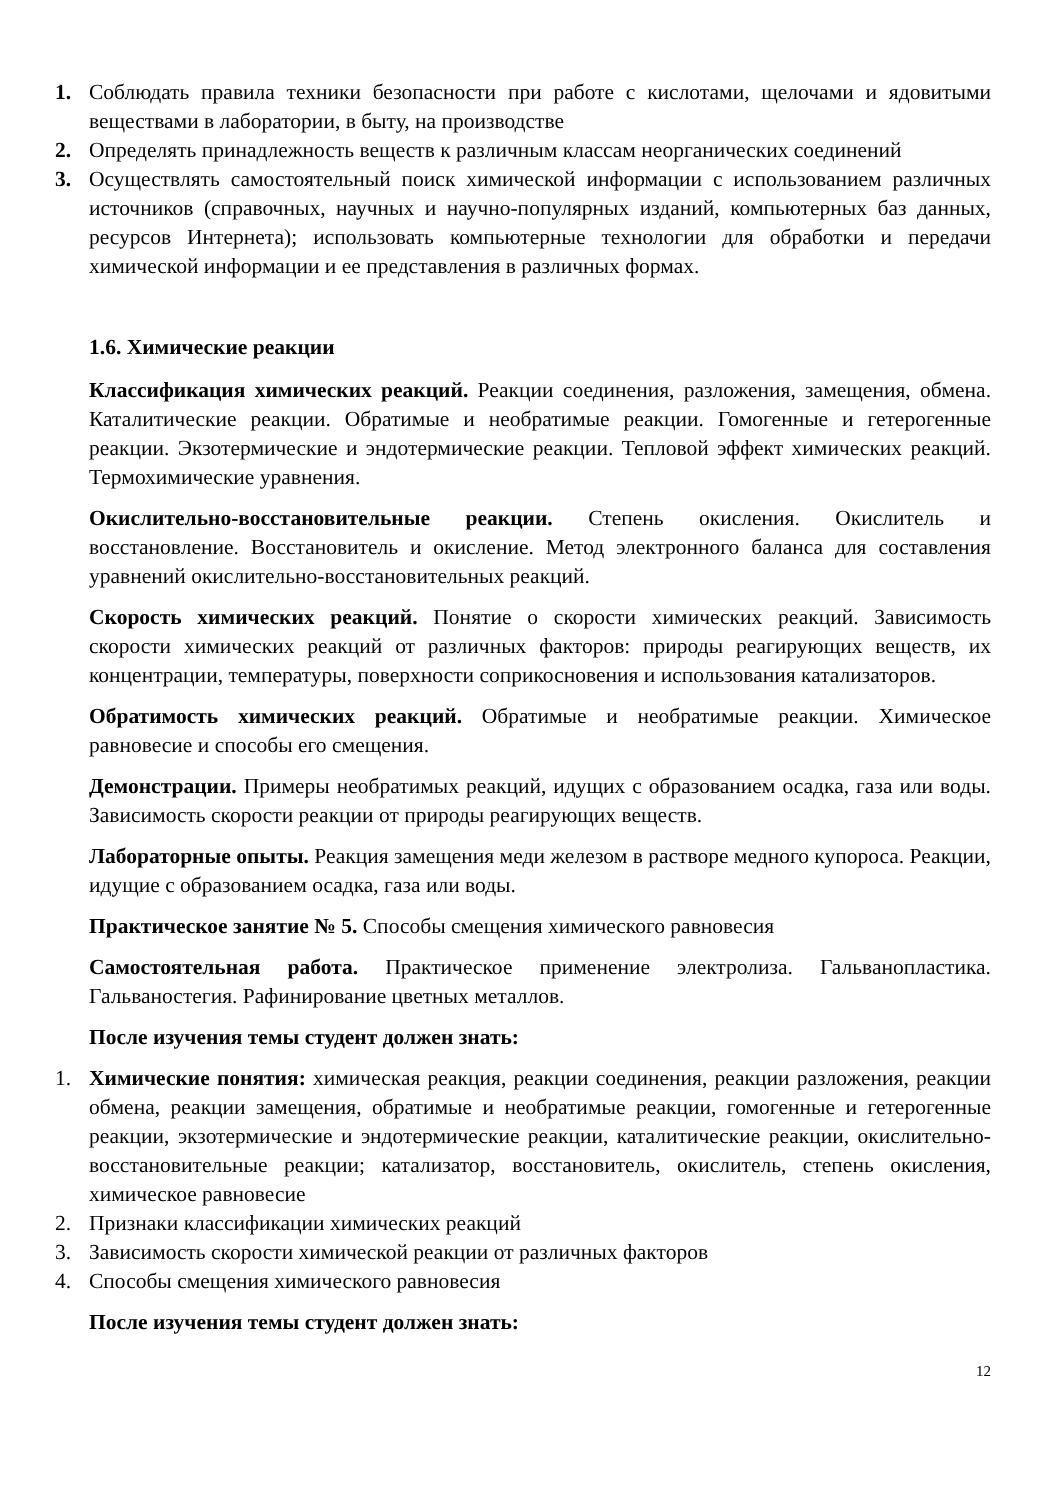1. Соблюдать правила техники безопасности при работе с кислотами, щелочами и ядовитыми веществами в лаборатории, в быту, на производстве
2. Определять принадлежность веществ к различным классам неорганических соединений
3. Осуществлять самостоятельный поиск химической информации с использованием различных источников (справочных, научных и научно-популярных изданий, компьютерных баз данных, ресурсов Интернета); использовать компьютерные технологии для обработки и передачи химической информации и ее представления в различных формах.
1.6. Химические реакции
Классификация химических реакций. Реакции соединения, разложения, замещения, обмена. Каталитические реакции. Обратимые и необратимые реакции. Гомогенные и гетерогенные реакции. Экзотермические и эндотермические реакции. Тепловой эффект химических реакций. Термохимические уравнения.
Окислительно-восстановительные реакции. Степень окисления. Окислитель и восстановление. Восстановитель и окисление. Метод электронного баланса для составления уравнений окислительно-восстановительных реакций.
Скорость химических реакций. Понятие о скорости химических реакций. Зависимость скорости химических реакций от различных факторов: природы реагирующих веществ, их концентрации, температуры, поверхности соприкосновения и использования катализаторов.
Обратимость химических реакций. Обратимые и необратимые реакции. Химическое равновесие и способы его смещения.
Демонстрации. Примеры необратимых реакций, идущих с образованием осадка, газа или воды. Зависимость скорости реакции от природы реагирующих веществ.
Лабораторные опыты. Реакция замещения меди железом в растворе медного купороса. Реакции, идущие с образованием осадка, газа или воды.
Практическое занятие № 5. Способы смещения химического равновесия
Самостоятельная работа. Практическое применение электролиза. Гальванопластика. Гальваностегия. Рафинирование цветных металлов.
После изучения темы студент должен знать:
1. Химические понятия: химическая реакция, реакции соединения, реакции разложения, реакции обмена, реакции замещения, обратимые и необратимые реакции, гомогенные и гетерогенные реакции, экзотермические и эндотермические реакции, каталитические реакции, окислительно-восстановительные реакции; катализатор, восстановитель, окислитель, степень окисления, химическое равновесие
2. Признаки классификации химических реакций
3. Зависимость скорости химической реакции от различных факторов
4. Способы смещения химического равновесия
После изучения темы студент должен знать:
12